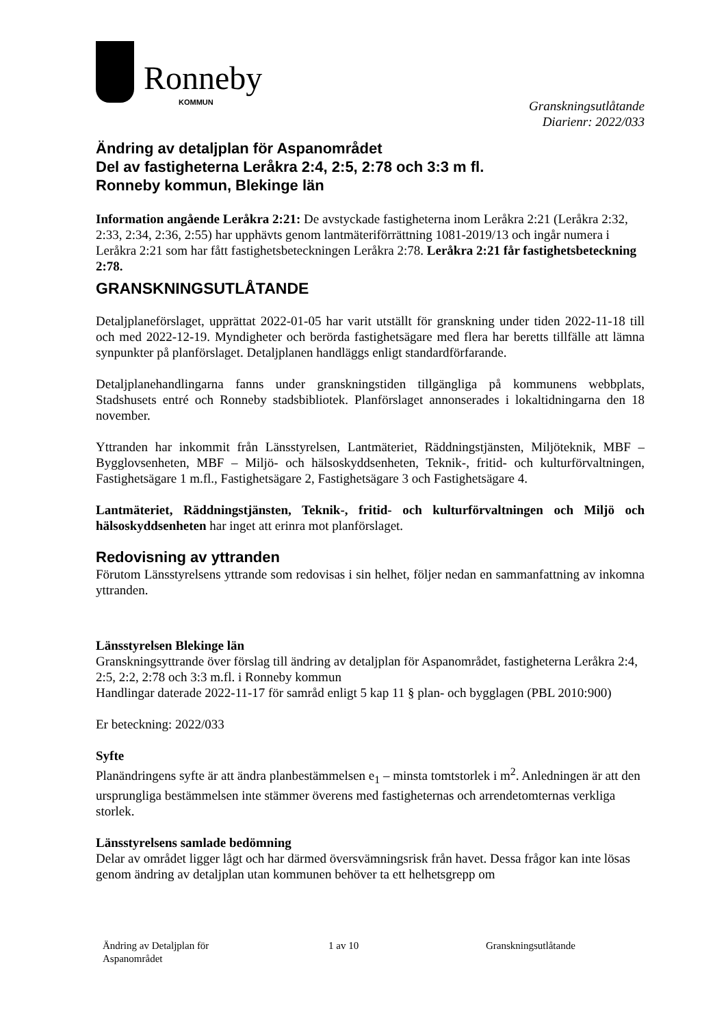Ronneby
KOMMUN
Granskningsutlåtande
Diarienr: 2022/033
Ändring av detaljplan för Aspanområdet
Del av fastigheterna Leråkra 2:4, 2:5, 2:78 och 3:3 m fl.
Ronneby kommun, Blekinge län
Information angående Leråkra 2:21: De avstyckade fastigheterna inom Leråkra 2:21 (Leråkra 2:32, 2:33, 2:34, 2:36, 2:55) har upphävts genom lantmäteriförrättning 1081-2019/13 och ingår numera i Leråkra 2:21 som har fått fastighetsbeteckningen Leråkra 2:78. Leråkra 2:21 får fastighetsbeteckning 2:78.
GRANSKNINGSUTLÅTANDE
Detaljplaneförslaget, upprättat 2022-01-05 har varit utställt för granskning under tiden 2022-11-18 till och med 2022-12-19. Myndigheter och berörda fastighetsägare med flera har beretts tillfälle att lämna synpunkter på planförslaget. Detaljplanen handläggs enligt standardförfarande.
Detaljplanehandlingarna fanns under granskningstiden tillgängliga på kommunens webbplats, Stadshusets entré och Ronneby stadsbibliotek. Planförslaget annonserades i lokaltidningarna den 18 november.
Yttranden har inkommit från Länsstyrelsen, Lantmäteriet, Räddningstjänsten, Miljöteknik, MBF – Bygglovsenheten, MBF – Miljö- och hälsoskyddsenheten, Teknik-, fritid- och kulturförvaltningen, Fastighetsägare 1 m.fl., Fastighetsägare 2, Fastighetsägare 3 och Fastighetsägare 4.
Lantmäteriet, Räddningstjänsten, Teknik-, fritid- och kulturförvaltningen och Miljö och hälsoskyddsenheten har inget att erinra mot planförslaget.
Redovisning av yttranden
Förutom Länsstyrelsens yttrande som redovisas i sin helhet, följer nedan en sammanfattning av inkomna yttranden.
Länsstyrelsen Blekinge län
Granskningsyttrande över förslag till ändring av detaljplan för Aspanområdet, fastigheterna Leråkra 2:4, 2:5, 2:2, 2:78 och 3:3 m.fl. i Ronneby kommun
Handlingar daterade 2022-11-17 för samråd enligt 5 kap 11 § plan- och bygglagen (PBL 2010:900)
Er beteckning: 2022/033
Syfte
Planändringens syfte är att ändra planbestämmelsen e<sub>1</sub> – minsta tomtstorlek i m<sup>2</sup>. Anledningen är att den ursprungliga bestämmelsen inte stämmer överens med fastigheternas och arrendetomternas verkliga storlek.
Länsstyrelsens samlade bedömning
Delar av området ligger lågt och har därmed översvämningsrisk från havet. Dessa frågor kan inte lösas genom ändring av detaljplan utan kommunen behöver ta ett helhetsgrepp om
Ändring av Detaljplan för
Aspanområdet
1 av 10 Granskningsutlåtande